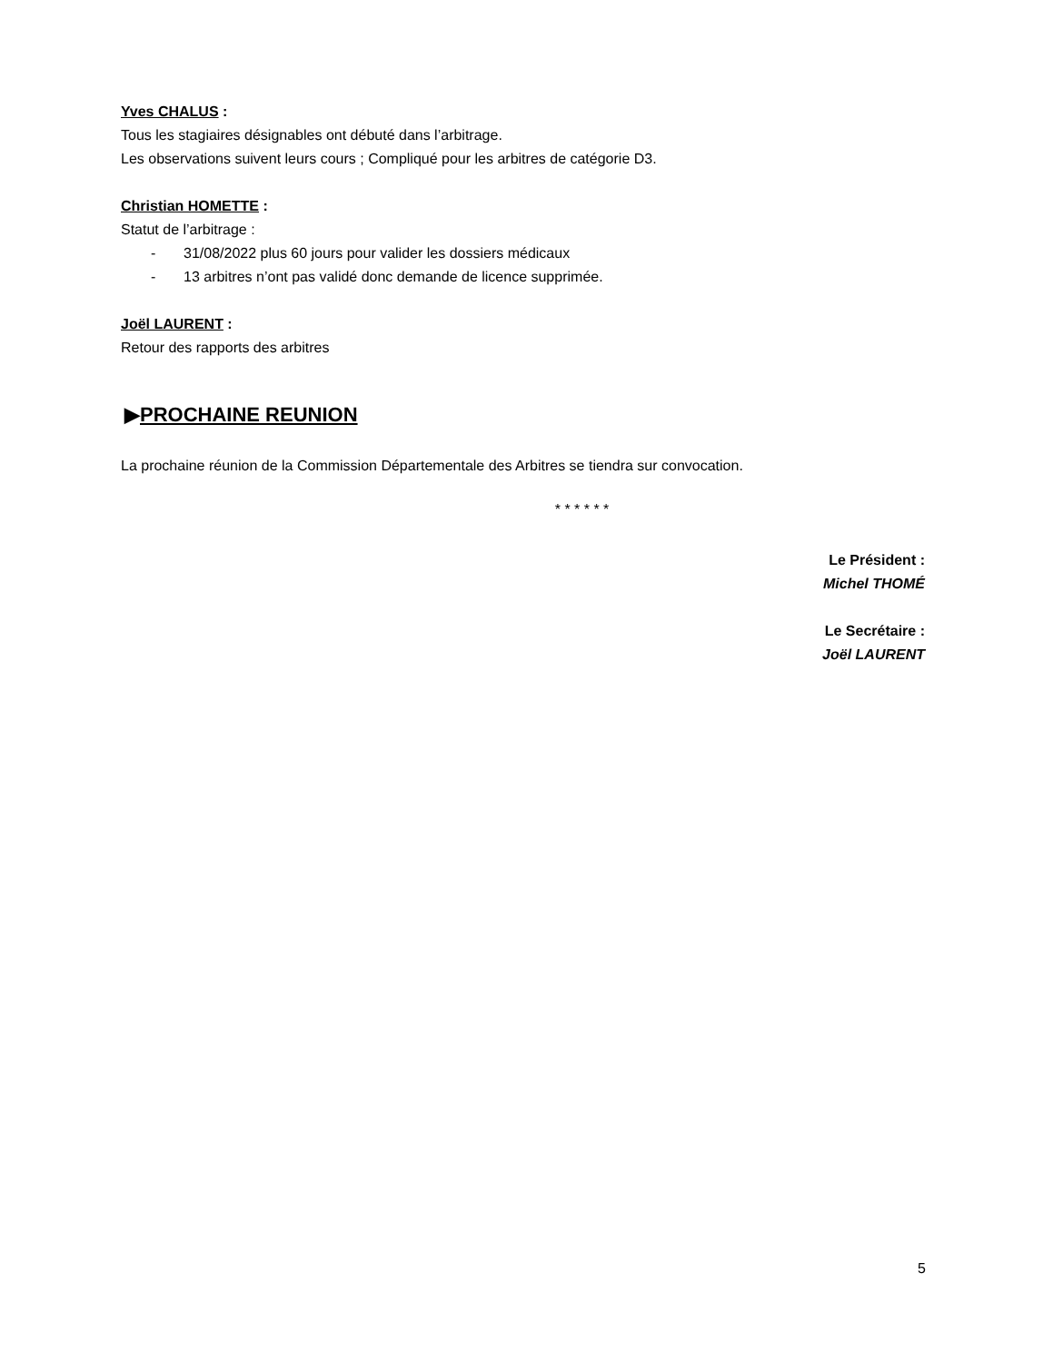Yves CHALUS :
Tous les stagiaires désignables ont débuté dans l’arbitrage.
Les observations suivent leurs cours ; Compliqué pour les arbitres de catégorie D3.
Christian HOMETTE :
Statut de l’arbitrage :
- 31/08/2022 plus 60 jours pour valider les dossiers médicaux
- 13 arbitres n’ont pas validé donc demande de licence supprimée.
Joël LAURENT :
Retour des rapports des arbitres
▶PROCHAINE REUNION
La prochaine réunion de la Commission Départementale des Arbitres se tiendra sur convocation.
* * * * * *
Le Président :
Michel THOMÉ
Le Secrétaire :
Joël LAURENT
5